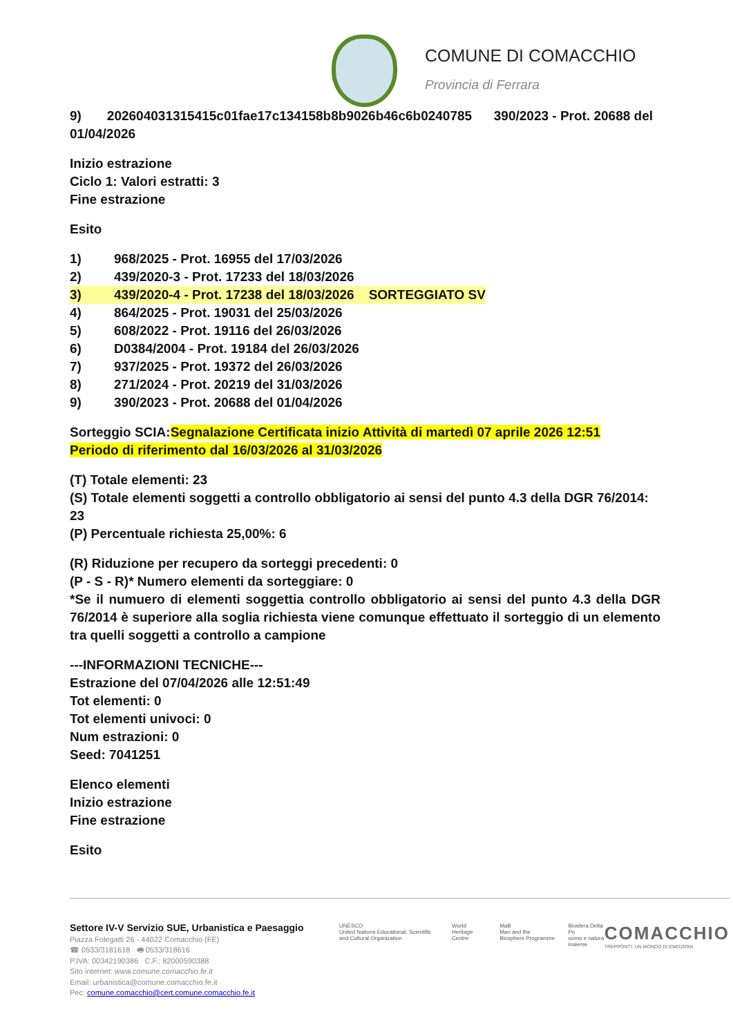COMUNE DI COMACCHIO
Provincia di Ferrara
9) 202604031315415c01fae17c134158b8b9026b46c6b0240785 390/2023 - Prot. 20688 del 01/04/2026
Inizio estrazione
Ciclo 1: Valori estratti: 3
Fine estrazione
Esito
1) 968/2025 - Prot. 16955 del 17/03/2026
2) 439/2020-3 - Prot. 17233 del 18/03/2026
3) 439/2020-4 - Prot. 17238 del 18/03/2026 SORTEGGIATO SV
4) 864/2025 - Prot. 19031 del 25/03/2026
5) 608/2022 - Prot. 19116 del 26/03/2026
6) D0384/2004 - Prot. 19184 del 26/03/2026
7) 937/2025 - Prot. 19372 del 26/03/2026
8) 271/2024 - Prot. 20219 del 31/03/2026
9) 390/2023 - Prot. 20688 del 01/04/2026
Sorteggio SCIA:Segnalazione Certificata inizio Attività di martedì 07 aprile 2026 12:51
Periodo di riferimento dal 16/03/2026 al 31/03/2026
(T) Totale elementi: 23
(S) Totale elementi soggetti a controllo obbligatorio ai sensi del punto 4.3 della DGR 76/2014: 23
(P) Percentuale richiesta 25,00%: 6
(R) Riduzione per recupero da sorteggi precedenti: 0
(P - S - R)* Numero elementi da sorteggiare: 0
*Se il numuero di elementi soggettia controllo obbligatorio ai sensi del punto 4.3 della DGR 76/2014 è superiore alla soglia richiesta viene comunque effettuato il sorteggio di un elemento tra quelli soggetti a controllo a campione
---INFORMAZIONI TECNICHE---
Estrazione del 07/04/2026 alle 12:51:49
Tot elementi: 0
Tot elementi univoci: 0
Num estrazioni: 0
Seed: 7041251
Elenco elementi
Inizio estrazione
Fine estrazione
Esito
Settore IV-V Servizio SUE, Urbanistica e Paesaggio
Piazza Folegatti 26 - 44022 Comacchio (FE)
☎ 0533/3181618 🖷 0533/318616
P.IVA: 00342190386 C.F.: 82000590388
Sito internet: www.comune.comacchio.fe.it
Email: urbanistica@comune.comacchio.fe.it
Pec: comune.comacchio@cert.comune.comacchio.fe.it
UNESCO
United Nations Educational, Scientific and Cultural Organization World Heritage Centre MaB
Man and the Biosphere Programme Biosfera Delta Po
uomo e natura insieme
COMACCHIO
TREPPONTI. UN MONDO DI EMOZIONI